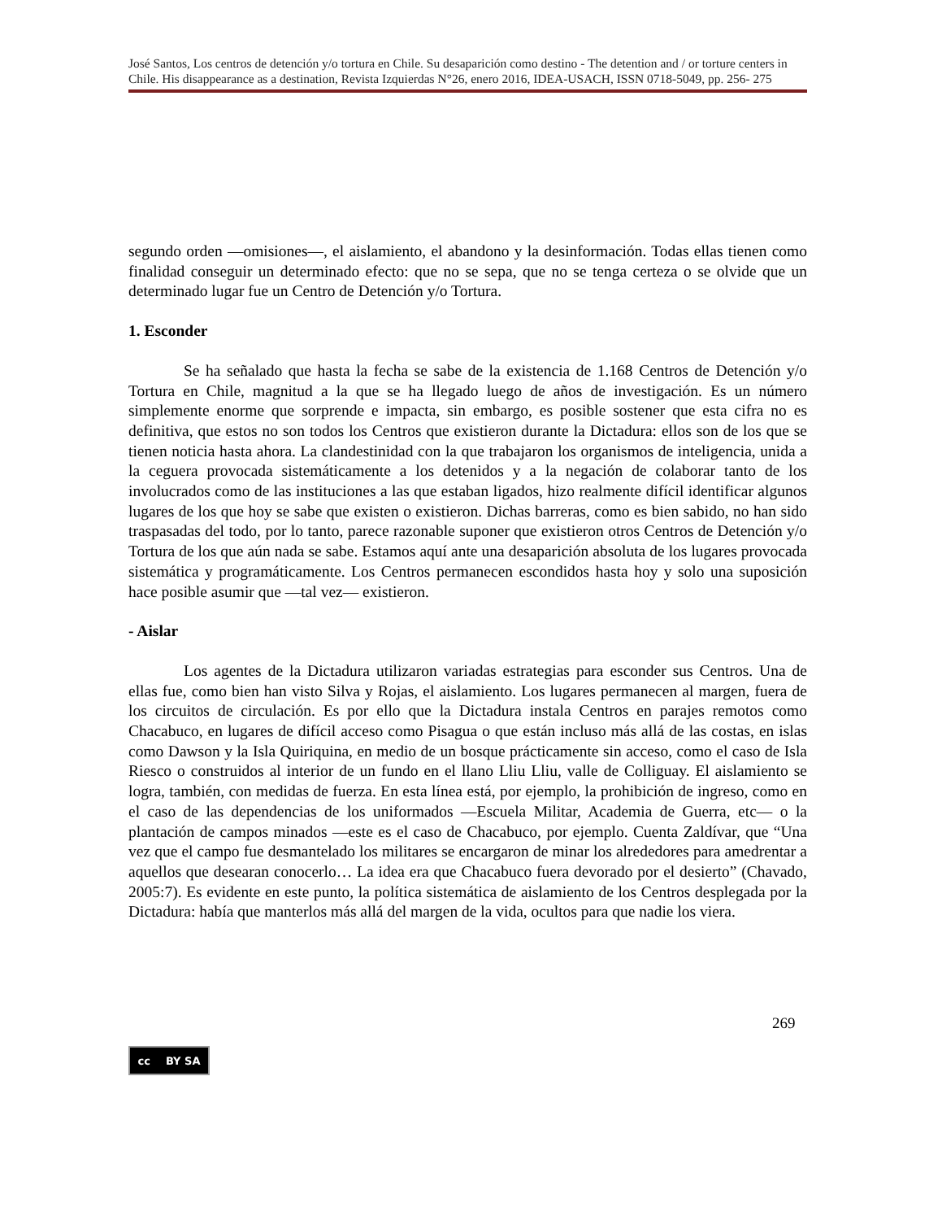José Santos, Los centros de detención y/o tortura en Chile. Su desaparición como destino - The detention and / or torture centers in Chile. His disappearance as a destination, Revista Izquierdas N°26, enero 2016, IDEA-USACH, ISSN 0718-5049, pp. 256- 275
segundo orden —omisiones—, el aislamiento, el abandono y la desinformación. Todas ellas tienen como finalidad conseguir un determinado efecto: que no se sepa, que no se tenga certeza o se olvide que un determinado lugar fue un Centro de Detención y/o Tortura.
1. Esconder
Se ha señalado que hasta la fecha se sabe de la existencia de 1.168 Centros de Detención y/o Tortura en Chile, magnitud a la que se ha llegado luego de años de investigación. Es un número simplemente enorme que sorprende e impacta, sin embargo, es posible sostener que esta cifra no es definitiva, que estos no son todos los Centros que existieron durante la Dictadura: ellos son de los que se tienen noticia hasta ahora. La clandestinidad con la que trabajaron los organismos de inteligencia, unida a la ceguera provocada sistemáticamente a los detenidos y a la negación de colaborar tanto de los involucrados como de las instituciones a las que estaban ligados, hizo realmente difícil identificar algunos lugares de los que hoy se sabe que existen o existieron. Dichas barreras, como es bien sabido, no han sido traspasadas del todo, por lo tanto, parece razonable suponer que existieron otros Centros de Detención y/o Tortura de los que aún nada se sabe. Estamos aquí ante una desaparición absoluta de los lugares provocada sistemática y programáticamente. Los Centros permanecen escondidos hasta hoy y solo una suposición hace posible asumir que —tal vez— existieron.
- Aislar
Los agentes de la Dictadura utilizaron variadas estrategias para esconder sus Centros. Una de ellas fue, como bien han visto Silva y Rojas, el aislamiento. Los lugares permanecen al margen, fuera de los circuitos de circulación. Es por ello que la Dictadura instala Centros en parajes remotos como Chacabuco, en lugares de difícil acceso como Pisagua o que están incluso más allá de las costas, en islas como Dawson y la Isla Quiriquina, en medio de un bosque prácticamente sin acceso, como el caso de Isla Riesco o construidos al interior de un fundo en el llano Lliu Lliu, valle de Colliguay. El aislamiento se logra, también, con medidas de fuerza. En esta línea está, por ejemplo, la prohibición de ingreso, como en el caso de las dependencias de los uniformados —Escuela Militar, Academia de Guerra, etc— o la plantación de campos minados —este es el caso de Chacabuco, por ejemplo. Cuenta Zaldívar, que “Una vez que el campo fue desmantelado los militares se encargaron de minar los alrededores para amedrentar a aquellos que desearan conocerlo… La idea era que Chacabuco fuera devorado por el desierto” (Chavado, 2005:7). Es evidente en este punto, la política sistemática de aislamiento de los Centros desplegada por la Dictadura: había que manterlos más allá del margen de la vida, ocultos para que nadie los viera.
269
cc BY SA